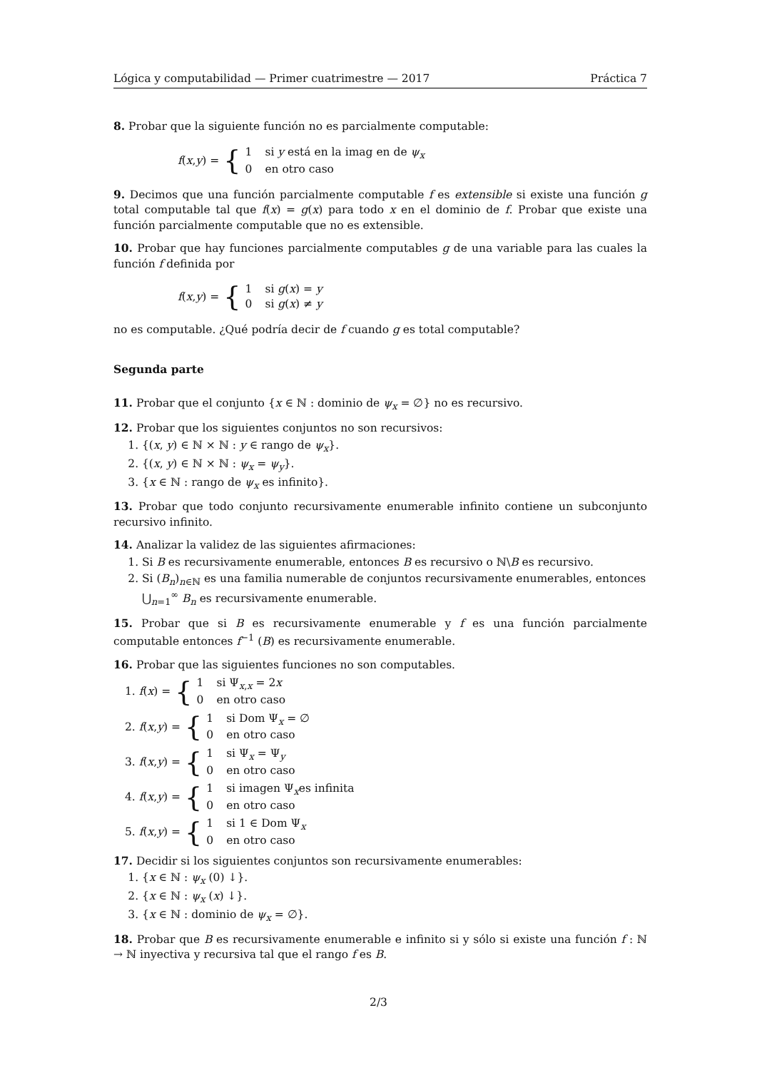Lógica y computabilidad — Primer cuatrimestre — 2017 Práctica 7
8. Probar que la siguiente función no es parcialmente computable:
f (x, y) = {
1 si y está en la imag en de ψ<sub>x</sub>
0 en otro caso
9. Decimos que una función parcialmente computable f es extensible si existe una función g total computable tal que f(x) = g(x) para todo x en el dominio de f. Probar que existe una función parcialmente computable que no es extensible.
10. Probar que hay funciones parcialmente computables g de una variable para las cuales la función f definida por
f (x, y) = {
1 si g(x) = y
0 si g(x) ≠ y
no es computable. ¿Qué podría decir de f cuando g es total computable?
Segunda parte
11. Probar que el conjunto {x ∈ ℕ : dominio de ψ<sub>x</sub> = ∅} no es recursivo.
12. Probar que los siguientes conjuntos no son recursivos:
1. {(x, y) ∈ ℕ × ℕ : y ∈ rango de ψ<sub>x</sub>}.
2. {(x, y) ∈ ℕ × ℕ : ψ<sub>x</sub> = ψ<sub>y</sub>}.
3. {x ∈ ℕ : rango de ψ<sub>x</sub> es infinito}.
13. Probar que todo conjunto recursivamente enumerable infinito contiene un subconjunto recursivo infinito.
14. Analizar la validez de las siguientes afirmaciones:
1. Si B es recursivamente enumerable, entonces B es recursivo o ℕ\B es recursivo.
2. Si (B<sub>n</sub>)<sub>n∈ℕ</sub> es una familia numerable de conjuntos recursivamente enumerables, entonces ⋃<sub>n=1</sub><sup>∞</sup> B<sub>n</sub> es recursivamente enumerable.
15. Probar que si B es recursivamente enumerable y f es una función parcialmente computable entonces f<sup>−1</sup> (B) es recursivamente enumerable.
16. Probar que las siguientes funciones no son computables.
1. f (x) = {
1 si Ψ<sub>x,x</sub> = 2x
0 en otro caso
2. f (x, y) = {
1 si Dom Ψ<sub>x</sub> = ∅
0 en otro caso
3. f (x, y) = {
1 si Ψ<sub>x</sub> = Ψ<sub>y</sub>
0 en otro caso
4. f (x, y) = {
1 si imagen Ψ<sub>x</sub>es infinita
0 en otro caso
5. f (x, y) = {
1 si 1 ∈ Dom Ψ<sub>x</sub>
0 en otro caso
17. Decidir si los siguientes conjuntos son recursivamente enumerables:
1. {x ∈ ℕ : ψ<sub>x</sub> (0) ↓}.
2. {x ∈ ℕ : ψ<sub>x</sub> (x) ↓}.
3. {x ∈ ℕ : dominio de ψ<sub>x</sub> = ∅}.
18. Probar que B es recursivamente enumerable e infinito si y sólo si existe una función f : ℕ → ℕ inyectiva y recursiva tal que el rango f es B.
2/3